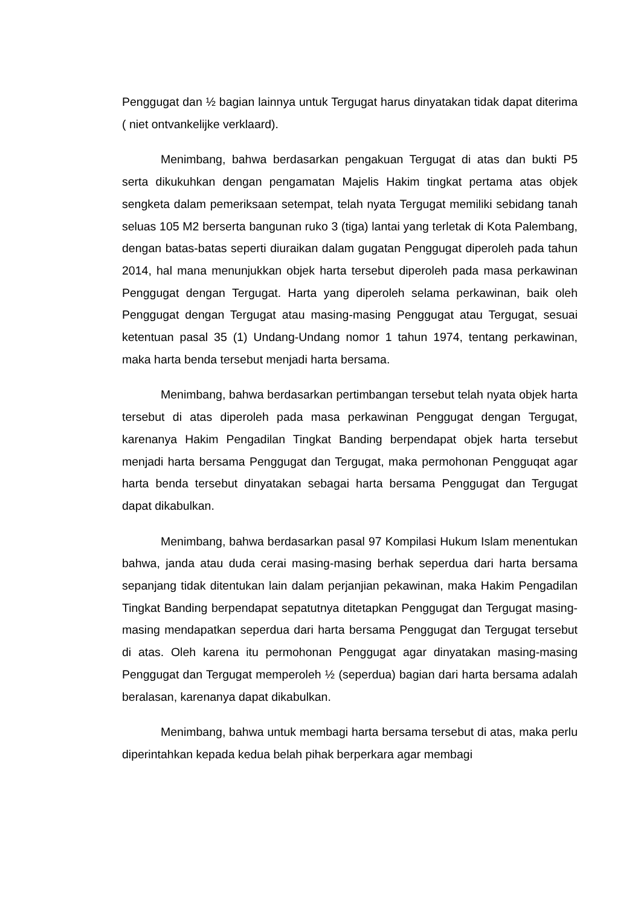Penggugat dan ½ bagian lainnya untuk Tergugat harus dinyatakan tidak dapat diterima ( niet ontvankelijke verklaard).
Menimbang, bahwa berdasarkan pengakuan Tergugat di atas dan bukti P5 serta dikukuhkan dengan pengamatan Majelis Hakim tingkat pertama atas objek sengketa dalam pemeriksaan setempat, telah nyata Tergugat memiliki sebidang tanah seluas 105 M2 berserta bangunan ruko 3 (tiga) lantai yang terletak di Kota Palembang, dengan batas-batas seperti diuraikan dalam gugatan Penggugat diperoleh pada tahun 2014, hal mana menunjukkan objek harta tersebut diperoleh pada masa perkawinan Penggugat dengan Tergugat. Harta yang diperoleh selama perkawinan, baik oleh Penggugat dengan Tergugat atau masing-masing Penggugat atau Tergugat, sesuai ketentuan pasal 35 (1) Undang-Undang nomor 1 tahun 1974, tentang perkawinan, maka harta benda tersebut menjadi harta bersama.
Menimbang, bahwa berdasarkan pertimbangan tersebut telah nyata objek harta tersebut di atas diperoleh pada masa perkawinan Penggugat dengan Tergugat, karenanya Hakim Pengadilan Tingkat Banding berpendapat objek harta tersebut menjadi harta bersama Penggugat dan Tergugat, maka permohonan Pengguqat agar harta benda tersebut dinyatakan sebagai harta bersama Penggugat dan Tergugat dapat dikabulkan.
Menimbang, bahwa berdasarkan pasal 97 Kompilasi Hukum Islam menentukan bahwa, janda atau duda cerai masing-masing berhak seperdua dari harta bersama sepanjang tidak ditentukan lain dalam perjanjian pekawinan, maka Hakim Pengadilan Tingkat Banding berpendapat sepatutnya ditetapkan Penggugat dan Tergugat masing-masing mendapatkan seperdua dari harta bersama Penggugat dan Tergugat tersebut di atas. Oleh karena itu permohonan Penggugat agar dinyatakan masing-masing Penggugat dan Tergugat memperoleh ½ (seperdua) bagian dari harta bersama adalah beralasan, karenanya dapat dikabulkan.
Menimbang, bahwa untuk membagi harta bersama tersebut di atas, maka perlu diperintahkan kepada kedua belah pihak berperkara agar membagi